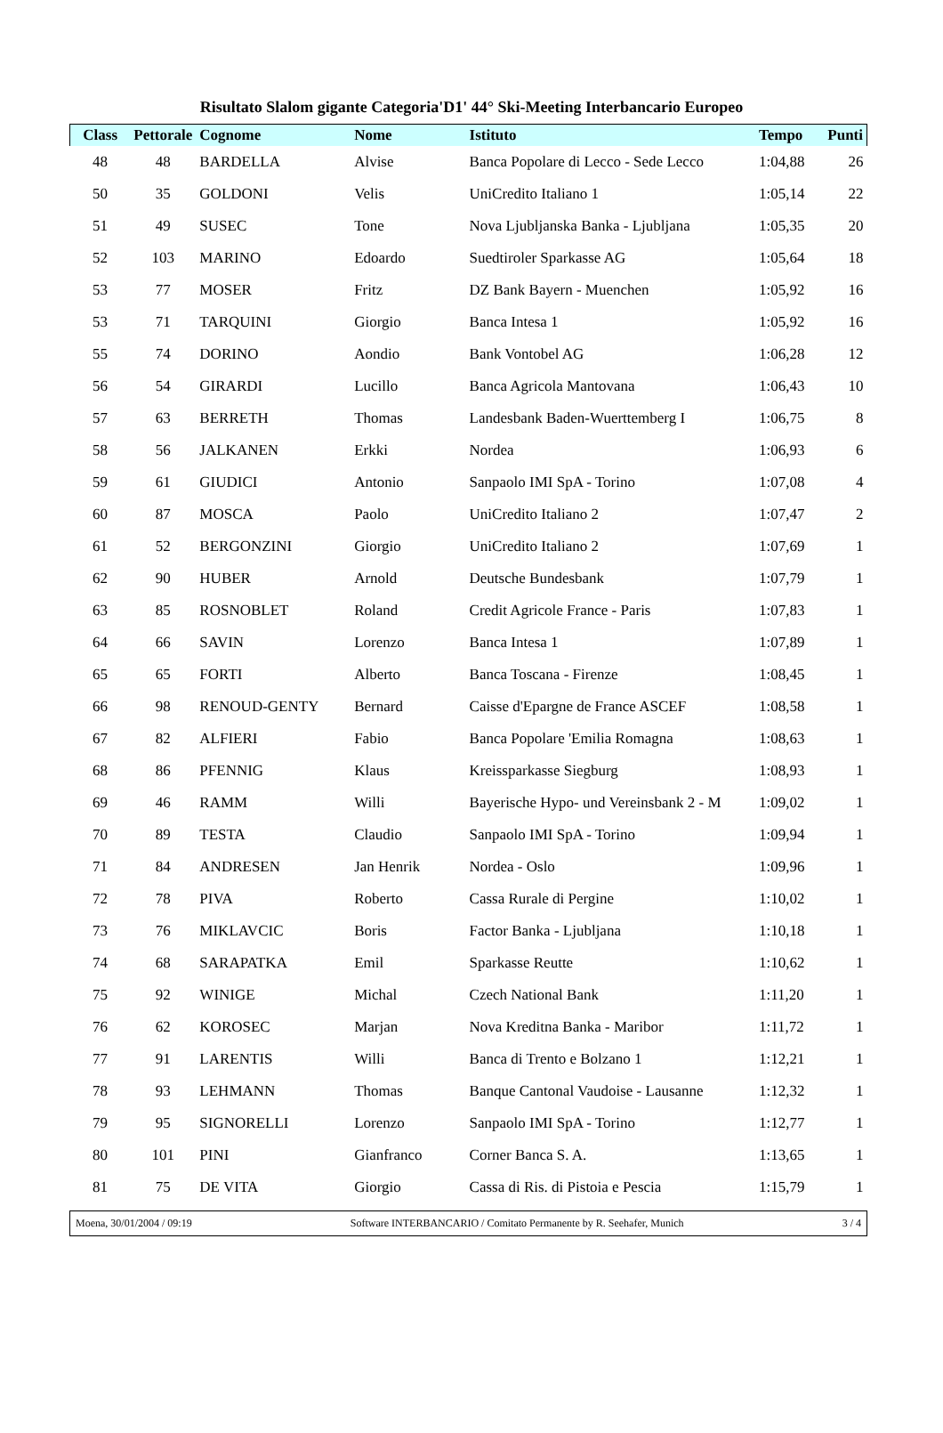Risultato Slalom gigante Categoria'D1' 44° Ski-Meeting Interbancario Europeo
| Class | Pettorale | Cognome | Nome | Istituto | Tempo | Punti |
| --- | --- | --- | --- | --- | --- | --- |
| 48 | 48 | BARDELLA | Alvise | Banca Popolare di Lecco - Sede Lecco | 1:04,88 | 26 |
| 50 | 35 | GOLDONI | Velis | UniCredito Italiano 1 | 1:05,14 | 22 |
| 51 | 49 | SUSEC | Tone | Nova Ljubljanska Banka - Ljubljana | 1:05,35 | 20 |
| 52 | 103 | MARINO | Edoardo | Suedtiroler Sparkasse AG | 1:05,64 | 18 |
| 53 | 77 | MOSER | Fritz | DZ Bank Bayern - Muenchen | 1:05,92 | 16 |
| 53 | 71 | TARQUINI | Giorgio | Banca Intesa 1 | 1:05,92 | 16 |
| 55 | 74 | DORINO | Aondio | Bank Vontobel AG | 1:06,28 | 12 |
| 56 | 54 | GIRARDI | Lucillo | Banca Agricola Mantovana | 1:06,43 | 10 |
| 57 | 63 | BERRETH | Thomas | Landesbank Baden-Wuerttemberg I | 1:06,75 | 8 |
| 58 | 56 | JALKANEN | Erkki | Nordea | 1:06,93 | 6 |
| 59 | 61 | GIUDICI | Antonio | Sanpaolo IMI SpA - Torino | 1:07,08 | 4 |
| 60 | 87 | MOSCA | Paolo | UniCredito Italiano 2 | 1:07,47 | 2 |
| 61 | 52 | BERGONZINI | Giorgio | UniCredito Italiano 2 | 1:07,69 | 1 |
| 62 | 90 | HUBER | Arnold | Deutsche Bundesbank | 1:07,79 | 1 |
| 63 | 85 | ROSNOBLET | Roland | Credit Agricole France - Paris | 1:07,83 | 1 |
| 64 | 66 | SAVIN | Lorenzo | Banca Intesa 1 | 1:07,89 | 1 |
| 65 | 65 | FORTI | Alberto | Banca Toscana - Firenze | 1:08,45 | 1 |
| 66 | 98 | RENOUD-GENTY | Bernard | Caisse d'Epargne de France ASCEF | 1:08,58 | 1 |
| 67 | 82 | ALFIERI | Fabio | Banca Popolare 'Emilia Romagna | 1:08,63 | 1 |
| 68 | 86 | PFENNIG | Klaus | Kreissparkasse Siegburg | 1:08,93 | 1 |
| 69 | 46 | RAMM | Willi | Bayerische Hypo- und Vereinsbank 2 - M | 1:09,02 | 1 |
| 70 | 89 | TESTA | Claudio | Sanpaolo IMI SpA - Torino | 1:09,94 | 1 |
| 71 | 84 | ANDRESEN | Jan Henrik | Nordea - Oslo | 1:09,96 | 1 |
| 72 | 78 | PIVA | Roberto | Cassa Rurale di Pergine | 1:10,02 | 1 |
| 73 | 76 | MIKLAVCIC | Boris | Factor Banka - Ljubljana | 1:10,18 | 1 |
| 74 | 68 | SARAPATKA | Emil | Sparkasse Reutte | 1:10,62 | 1 |
| 75 | 92 | WINIGE | Michal | Czech National Bank | 1:11,20 | 1 |
| 76 | 62 | KOROSEC | Marjan | Nova Kreditna Banka - Maribor | 1:11,72 | 1 |
| 77 | 91 | LARENTIS | Willi | Banca di Trento e Bolzano 1 | 1:12,21 | 1 |
| 78 | 93 | LEHMANN | Thomas | Banque Cantonal Vaudoise - Lausanne | 1:12,32 | 1 |
| 79 | 95 | SIGNORELLI | Lorenzo | Sanpaolo IMI SpA - Torino | 1:12,77 | 1 |
| 80 | 101 | PINI | Gianfranco | Corner Banca S. A. | 1:13,65 | 1 |
| 81 | 75 | DE VITA | Giorgio | Cassa di Ris. di Pistoia e Pescia | 1:15,79 | 1 |
Moena, 30/01/2004 / 09:19 Software INTERBANCARIO / Comitato Permanente by R. Seehafer, Munich 3 / 4